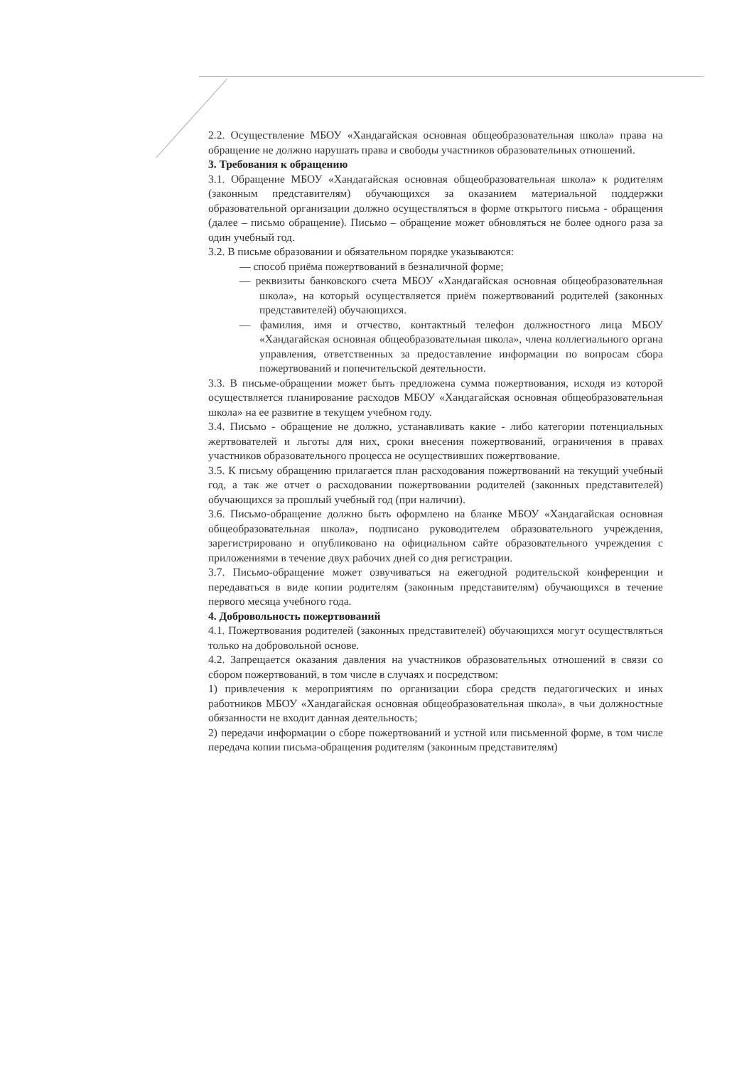2.2. Осуществление МБОУ «Хандагайская основная общеобразовательная школа» права на обращение не должно нарушать права и свободы участников образовательных отношений.
3. Требования к обращению
3.1. Обращение МБОУ «Хандагайская основная общеобразовательная школа» к родителям (законным представителям) обучающихся за оказанием материальной поддержки образовательной организации должно осуществляться в форме открытого письма - обращения (далее – письмо обращение). Письмо – обращение может обновляться не более одного раза за один учебный год.
3.2. В письме образовании и обязательном порядке указываются:
— способ приёма пожертвований в безналичной форме;
— реквизиты банковского счета МБОУ «Хандагайская основная общеобразовательная школа», на который осуществляется приём пожертвований родителей (законных представителей) обучающихся.
— фамилия, имя и отчество, контактный телефон должностного лица МБОУ «Хандагайская основная общеобразовательная школа», члена коллегиального органа управления, ответственных за предоставление информации по вопросам сбора пожертвований и попечительской деятельности.
3.3. В письме-обращении может быть предложена сумма пожертвования, исходя из которой осуществляется планирование расходов МБОУ «Хандагайская основная общеобразовательная школа» на ее развитие в текущем учебном году.
3.4. Письмо - обращение не должно, устанавливать какие - либо категории потенциальных жертвователей и льготы для них, сроки внесения пожертвований, ограничения в правах участников образовательного процесса не осуществивших пожертвование.
3.5. К письму обращению прилагается план расходования пожертвований на текущий учебный год, а так же отчет о расходовании пожертвовании родителей (законных представителей) обучающихся за прошлый учебный год (при наличии).
3.6. Письмо-обращение должно быть оформлено на бланке МБОУ «Хандагайская основная общеобразовательная школа», подписано руководителем образовательного учреждения, зарегистрировано и опубликовано на официальном сайте образовательного учреждения с приложениями в течение двух рабочих дней со дня регистрации.
3.7. Письмо-обращение может озвучиваться на ежегодной родительской конференции и передаваться в виде копии родителям (законным представителям) обучающихся в течение первого месяца учебного года.
4. Добровольность пожертвований
4.1. Пожертвования родителей (законных представителей) обучающихся могут осуществляться только на добровольной основе.
4.2. Запрещается оказания давления на участников образовательных отношений в связи со сбором пожертвований, в том числе в случаях и посредством:
1) привлечения к мероприятиям по организации сбора средств педагогических и иных работников МБОУ «Хандагайская основная общеобразовательная школа», в чьи должностные обязанности не входит данная деятельность;
2) передачи информации о сборе пожертвований и устной или письменной форме, в том числе передача копии письма-обращения родителям (законным представителям)